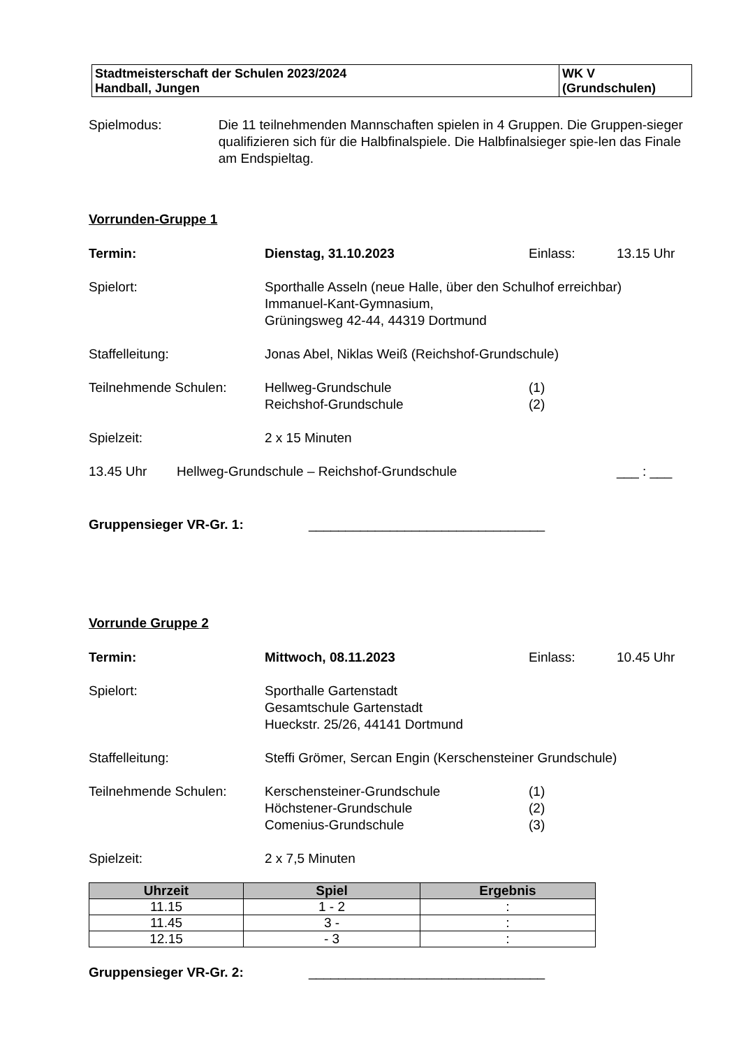| Stadtmeisterschaft der Schulen 2023/2024 Handball, Jungen | WK V (Grundschulen) |
Spielmodus: Die 11 teilnehmenden Mannschaften spielen in 4 Gruppen. Die Gruppen-sieger qualifizieren sich für die Halbfinalspiele. Die Halbfinalsieger spie-len das Finale am Endspieltag.
Vorrunden-Gruppe 1
Termin: Dienstag, 31.10.2023 Einlass: 13.15 Uhr
Spielort: Sporthalle Asseln (neue Halle, über den Schulhof erreichbar)
Immanuel-Kant-Gymnasium,
Grüningsweg 42-44, 44319 Dortmund
Staffelleitung: Jonas Abel, Niklas Weiß (Reichshof-Grundschule)
Teilnehmende Schulen: Hellweg-Grundschule
Reichshof-Grundschule
(1)
(2)
Spielzeit: 2 x 15 Minuten
13.45 Uhr Hellweg-Grundschule – Reichshof-Grundschule ___ : ___
Gruppensieger VR-Gr. 1: ________________________________
Vorrunde Gruppe 2
Termin: Mittwoch, 08.11.2023 Einlass: 10.45 Uhr
Spielort: Sporthalle Gartenstadt
Gesamtschule Gartenstadt
Hueckstr. 25/26, 44141 Dortmund
Staffelleitung: Steffi Grömer, Sercan Engin (Kerschensteiner Grundschule)
Teilnehmende Schulen: Kerschensteiner-Grundschule
Höchstener-Grundschule
Comenius-Grundschule
(1)
(2)
(3)
Spielzeit: 2 x 7,5 Minuten
| Uhrzeit | Spiel | Ergebnis |
| --- | --- | --- |
| 11.15 | 1 - 2 | : |
| 11.45 | 3 - | : |
| 12.15 | - 3 | : |
Gruppensieger VR-Gr. 2: ________________________________